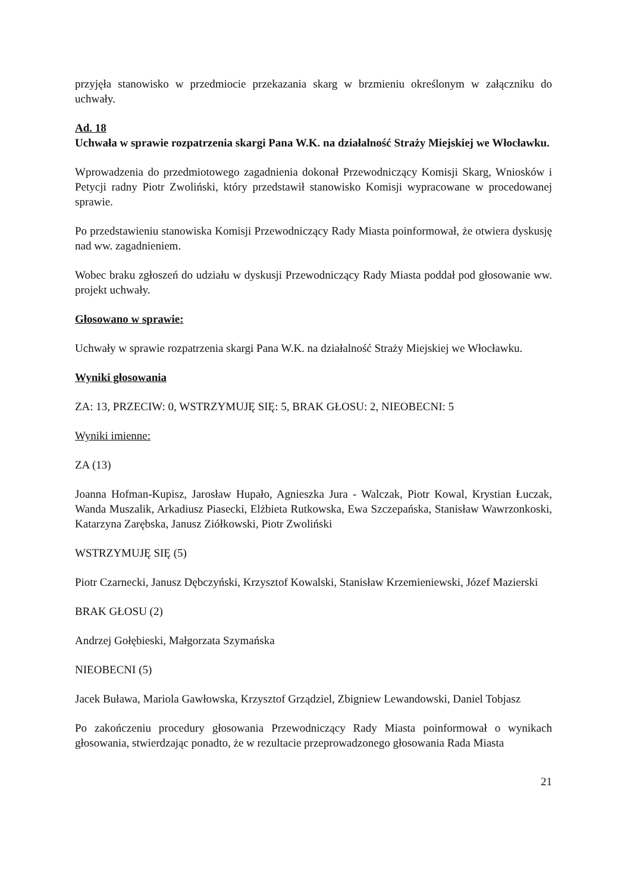przyjęła stanowisko w przedmiocie przekazania skarg w brzmieniu określonym w załączniku do uchwały.
Ad. 18
Uchwała w sprawie rozpatrzenia skargi Pana W.K. na działalność Straży Miejskiej we Włocławku.
Wprowadzenia do przedmiotowego zagadnienia dokonał Przewodniczący Komisji Skarg, Wniosków i Petycji radny Piotr Zwoliński, który przedstawił stanowisko Komisji wypracowane w procedowanej sprawie.
Po przedstawieniu stanowiska Komisji Przewodniczący Rady Miasta poinformował, że otwiera dyskusję nad ww. zagadnieniem.
Wobec braku zgłoszeń do udziału w dyskusji Przewodniczący Rady Miasta poddał pod głosowanie ww. projekt uchwały.
Głosowano w sprawie:
Uchwały w sprawie rozpatrzenia skargi Pana W.K. na działalność Straży Miejskiej we Włocławku.
Wyniki głosowania
ZA: 13, PRZECIW: 0, WSTRZYMUJĘ SIĘ: 5, BRAK GŁOSU: 2, NIEOBECNI: 5
Wyniki imienne:
ZA (13)
Joanna Hofman-Kupisz, Jarosław Hupało, Agnieszka Jura - Walczak, Piotr Kowal, Krystian Łuczak, Wanda Muszalik, Arkadiusz Piasecki, Elżbieta Rutkowska, Ewa Szczepańska, Stanisław Wawrzonkoski, Katarzyna Zarębska, Janusz Ziółkowski, Piotr Zwoliński
WSTRZYMUJĘ SIĘ (5)
Piotr Czarnecki, Janusz Dębczyński, Krzysztof Kowalski, Stanisław Krzemieniewski, Józef Mazierski
BRAK GŁOSU (2)
Andrzej Gołębieski, Małgorzata Szymańska
NIEOBECNI (5)
Jacek Buława, Mariola Gawłowska, Krzysztof Grządziel, Zbigniew Lewandowski, Daniel Tobjasz
Po zakończeniu procedury głosowania Przewodniczący Rady Miasta poinformował o wynikach głosowania, stwierdzając ponadto, że w rezultacie przeprowadzonego głosowania Rada Miasta
21